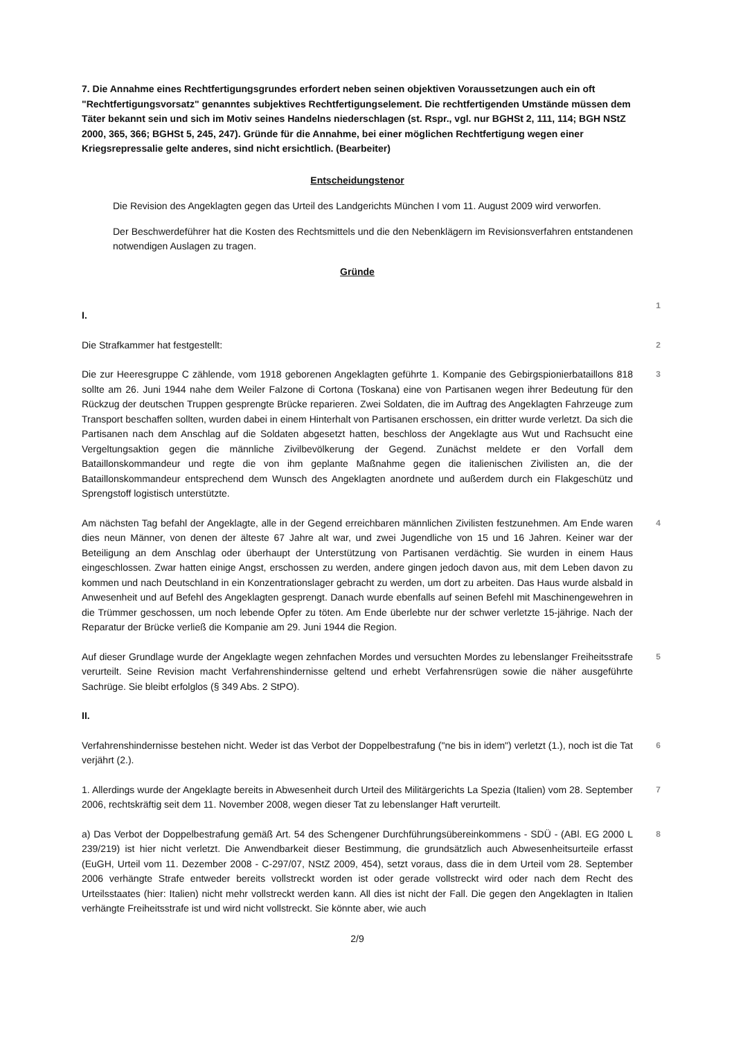7. Die Annahme eines Rechtfertigungsgrundes erfordert neben seinen objektiven Voraussetzungen auch ein oft "Rechtfertigungsvorsatz" genanntes subjektives Rechtfertigungselement. Die rechtfertigenden Umstände müssen dem Täter bekannt sein und sich im Motiv seines Handelns niederschlagen (st. Rspr., vgl. nur BGHSt 2, 111, 114; BGH NStZ 2000, 365, 366; BGHSt 5, 245, 247). Gründe für die Annahme, bei einer möglichen Rechtfertigung wegen einer Kriegsrepressalie gelte anderes, sind nicht ersichtlich. (Bearbeiter)
Entscheidungstenor
Die Revision des Angeklagten gegen das Urteil des Landgerichts München I vom 11. August 2009 wird verworfen.
Der Beschwerdeführer hat die Kosten des Rechtsmittels und die den Nebenklägern im Revisionsverfahren entstandenen notwendigen Auslagen zu tragen.
Gründe
I.
1
Die Strafkammer hat festgestellt:
2
Die zur Heeresgruppe C zählende, vom 1918 geborenen Angeklagten geführte 1. Kompanie des Gebirgspionierbataillons 818 sollte am 26. Juni 1944 nahe dem Weiler Falzone di Cortona (Toskana) eine von Partisanen wegen ihrer Bedeutung für den Rückzug der deutschen Truppen gesprengte Brücke reparieren. Zwei Soldaten, die im Auftrag des Angeklagten Fahrzeuge zum Transport beschaffen sollten, wurden dabei in einem Hinterhalt von Partisanen erschossen, ein dritter wurde verletzt. Da sich die Partisanen nach dem Anschlag auf die Soldaten abgesetzt hatten, beschloss der Angeklagte aus Wut und Rachsucht eine Vergeltungsaktion gegen die männliche Zivilbevölkerung der Gegend. Zunächst meldete er den Vorfall dem Bataillonskommandeur und regte die von ihm geplante Maßnahme gegen die italienischen Zivilisten an, die der Bataillonskommandeur entsprechend dem Wunsch des Angeklagten anordnete und außerdem durch ein Flakgeschütz und Sprengstoff logistisch unterstützte.
3
Am nächsten Tag befahl der Angeklagte, alle in der Gegend erreichbaren männlichen Zivilisten festzunehmen. Am Ende waren dies neun Männer, von denen der älteste 67 Jahre alt war, und zwei Jugendliche von 15 und 16 Jahren. Keiner war der Beteiligung an dem Anschlag oder überhaupt der Unterstützung von Partisanen verdächtig. Sie wurden in einem Haus eingeschlossen. Zwar hatten einige Angst, erschossen zu werden, andere gingen jedoch davon aus, mit dem Leben davon zu kommen und nach Deutschland in ein Konzentrationslager gebracht zu werden, um dort zu arbeiten. Das Haus wurde alsbald in Anwesenheit und auf Befehl des Angeklagten gesprengt. Danach wurde ebenfalls auf seinen Befehl mit Maschinengewehren in die Trümmer geschossen, um noch lebende Opfer zu töten. Am Ende überlebte nur der schwer verletzte 15-jährige. Nach der Reparatur der Brücke verließ die Kompanie am 29. Juni 1944 die Region.
4
Auf dieser Grundlage wurde der Angeklagte wegen zehnfachen Mordes und versuchten Mordes zu lebenslanger Freiheitsstrafe verurteilt. Seine Revision macht Verfahrenshindernisse geltend und erhebt Verfahrensrügen sowie die näher ausgeführte Sachrüge. Sie bleibt erfolglos (§ 349 Abs. 2 StPO).
5
II.
Verfahrenshindernisse bestehen nicht. Weder ist das Verbot der Doppelbestrafung ("ne bis in idem") verletzt (1.), noch ist die Tat verjährt (2.).
6
1. Allerdings wurde der Angeklagte bereits in Abwesenheit durch Urteil des Militärgerichts La Spezia (Italien) vom 28. September 2006, rechtskräftig seit dem 11. November 2008, wegen dieser Tat zu lebenslanger Haft verurteilt.
7
a) Das Verbot der Doppelbestrafung gemäß Art. 54 des Schengener Durchführungsübereinkommens - SDÜ - (ABl. EG 2000 L 239/219) ist hier nicht verletzt. Die Anwendbarkeit dieser Bestimmung, die grundsätzlich auch Abwesenheitsurteile erfasst (EuGH, Urteil vom 11. Dezember 2008 - C-297/07, NStZ 2009, 454), setzt voraus, dass die in dem Urteil vom 28. September 2006 verhängte Strafe entweder bereits vollstreckt worden ist oder gerade vollstreckt wird oder nach dem Recht des Urteilsstaates (hier: Italien) nicht mehr vollstreckt werden kann. All dies ist nicht der Fall. Die gegen den Angeklagten in Italien verhängte Freiheitsstrafe ist und wird nicht vollstreckt. Sie könnte aber, wie auch
8
2/9